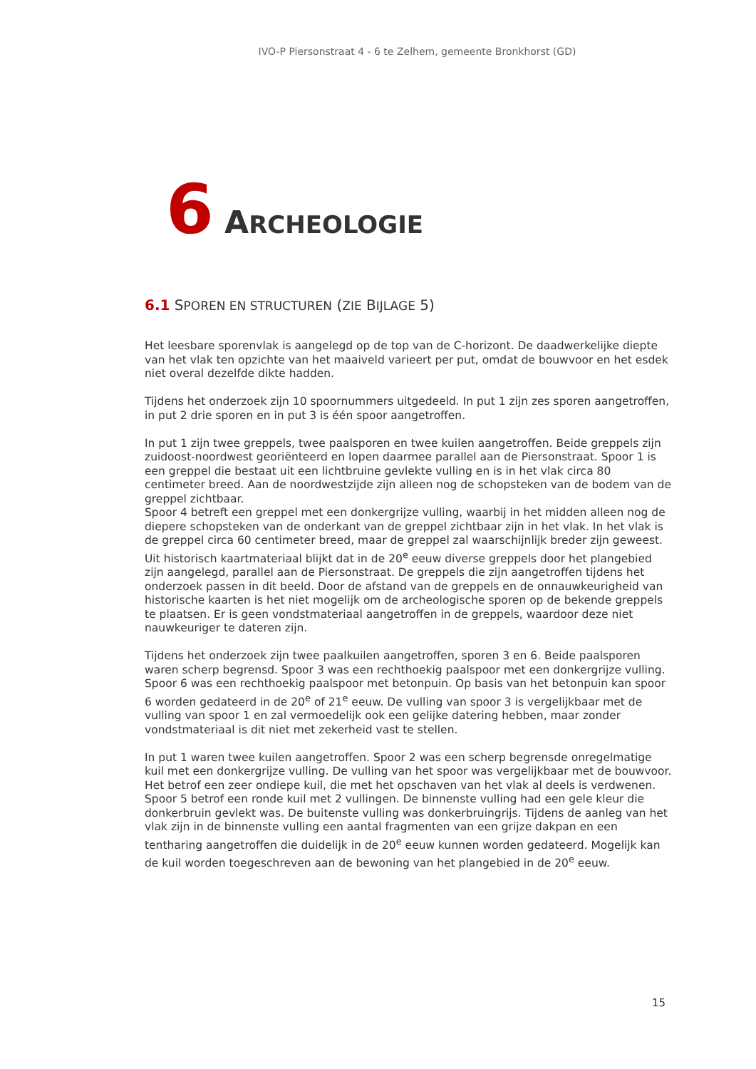IVO-P Piersonstraat 4 - 6 te Zelhem, gemeente Bronkhorst (GD)
6 ARCHEOLOGIE
6.1 SPOREN EN STRUCTUREN (ZIE BIJLAGE 5)
Het leesbare sporenvlak is aangelegd op de top van de C-horizont. De daadwerkelijke diepte van het vlak ten opzichte van het maaiveld varieert per put, omdat de bouwvoor en het esdek niet overal dezelfde dikte hadden.
Tijdens het onderzoek zijn 10 spoornummers uitgedeeld. In put 1 zijn zes sporen aangetroffen, in put 2 drie sporen en in put 3 is één spoor aangetroffen.
In put 1 zijn twee greppels, twee paalsporen en twee kuilen aangetroffen. Beide greppels zijn zuidoost-noordwest georiënteerd en lopen daarmee parallel aan de Piersonstraat. Spoor 1 is een greppel die bestaat uit een lichtbruine gevlekte vulling en is in het vlak circa 80 centimeter breed. Aan de noordwestzijde zijn alleen nog de schopsteken van de bodem van de greppel zichtbaar.
Spoor 4 betreft een greppel met een donkergrijze vulling, waarbij in het midden alleen nog de diepere schopsteken van de onderkant van de greppel zichtbaar zijn in het vlak. In het vlak is de greppel circa 60 centimeter breed, maar de greppel zal waarschijnlijk breder zijn geweest.
Uit historisch kaartmateriaal blijkt dat in de 20<sup>e</sup> eeuw diverse greppels door het plangebied zijn aangelegd, parallel aan de Piersonstraat. De greppels die zijn aangetroffen tijdens het onderzoek passen in dit beeld. Door de afstand van de greppels en de onnauwkeurigheid van historische kaarten is het niet mogelijk om de archeologische sporen op de bekende greppels te plaatsen. Er is geen vondstmateriaal aangetroffen in de greppels, waardoor deze niet nauwkeuriger te dateren zijn.
Tijdens het onderzoek zijn twee paalkuilen aangetroffen, sporen 3 en 6. Beide paalsporen waren scherp begrensd. Spoor 3 was een rechthoekig paalspoor met een donkergrijze vulling. Spoor 6 was een rechthoekig paalspoor met betonpuin. Op basis van het betonpuin kan spoor 6 worden gedateerd in de 20<sup>e</sup> of 21<sup>e</sup> eeuw. De vulling van spoor 3 is vergelijkbaar met de vulling van spoor 1 en zal vermoedelijk ook een gelijke datering hebben, maar zonder vondstmateriaal is dit niet met zekerheid vast te stellen.
In put 1 waren twee kuilen aangetroffen. Spoor 2 was een scherp begrensde onregelmatige kuil met een donkergrijze vulling. De vulling van het spoor was vergelijkbaar met de bouwvoor. Het betrof een zeer ondiepe kuil, die met het opschaven van het vlak al deels is verdwenen.
Spoor 5 betrof een ronde kuil met 2 vullingen. De binnenste vulling had een gele kleur die donkerbruin gevlekt was. De buitenste vulling was donkerbruingrijs. Tijdens de aanleg van het vlak zijn in de binnenste vulling een aantal fragmenten van een grijze dakpan en een tentharing aangetroffen die duidelijk in de 20<sup>e</sup> eeuw kunnen worden gedateerd. Mogelijk kan de kuil worden toegeschreven aan de bewoning van het plangebied in de 20<sup>e</sup> eeuw.
15